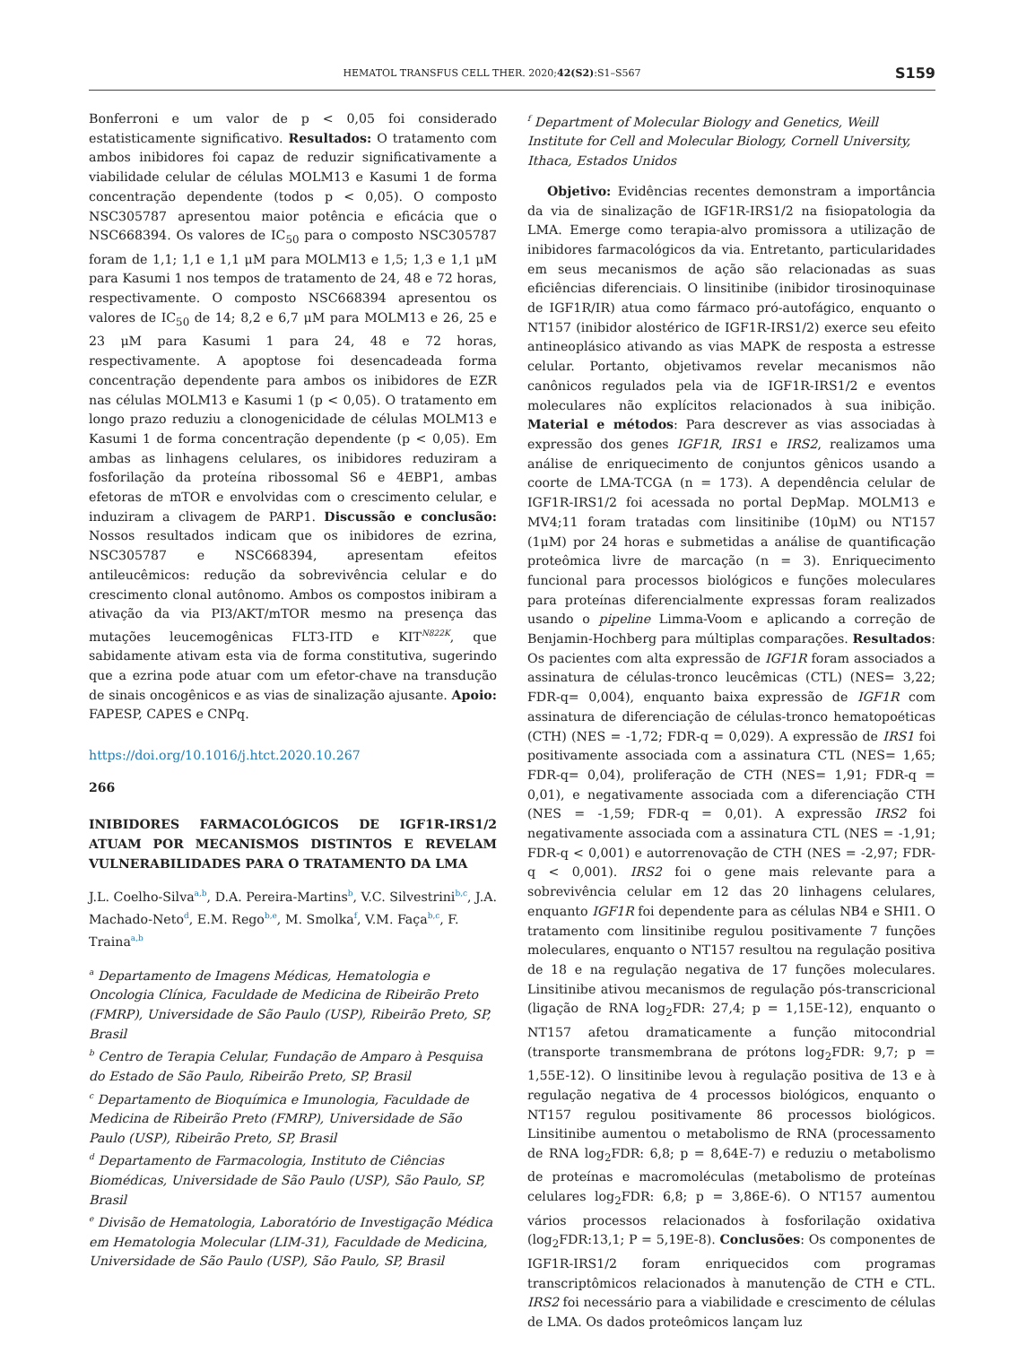HEMATOL TRANSFUS CELL THER. 2020;42(S2):S1–S567 S159
Bonferroni e um valor de p < 0,05 foi considerado estatisticamente significativo. Resultados: O tratamento com ambos inibidores foi capaz de reduzir significativamente a viabilidade celular de células MOLM13 e Kasumi 1 de forma concentração dependente (todos p < 0,05). O composto NSC305787 apresentou maior potência e eficácia que o NSC668394. Os valores de IC<sub>50</sub> para o composto NSC305787 foram de 1,1; 1,1 e 1,1 μM para MOLM13 e 1,5; 1,3 e 1,1 μM para Kasumi 1 nos tempos de tratamento de 24, 48 e 72 horas, respectivamente. O composto NSC668394 apresentou os valores de IC<sub>50</sub> de 14; 8,2 e 6,7 μM para MOLM13 e 26, 25 e 23 μM para Kasumi 1 para 24, 48 e 72 horas, respectivamente. A apoptose foi desencadeada forma concentração dependente para ambos os inibidores de EZR nas células MOLM13 e Kasumi 1 (p < 0,05). O tratamento em longo prazo reduziu a clonogenicidade de células MOLM13 e Kasumi 1 de forma concentração dependente (p < 0,05). Em ambas as linhagens celulares, os inibidores reduziram a fosforilação da proteína ribossomal S6 e 4EBP1, ambas efetoras de mTOR e envolvidas com o crescimento celular, e induziram a clivagem de PARP1. Discussão e conclusão: Nossos resultados indicam que os inibidores de ezrina, NSC305787 e NSC668394, apresentam efeitos antileucêmicos: redução da sobrevivência celular e do crescimento clonal autônomo. Ambos os compostos inibiram a ativação da via PI3/AKT/mTOR mesmo na presença das mutações leucemogênicas FLT3-ITD e KIT<sup>N822K</sup>, que sabidamente ativam esta via de forma constitutiva, sugerindo que a ezrina pode atuar com um efetor-chave na transdução de sinais oncogênicos e as vias de sinalização ajusante. Apoio: FAPESP, CAPES e CNPq.
https://doi.org/10.1016/j.htct.2020.10.267
266
INIBIDORES FARMACOLÓGICOS DE IGF1R-IRS1/2 ATUAM POR MECANISMOS DISTINTOS E REVELAM VULNERABILIDADES PARA O TRATAMENTO DA LMA
J.L. Coelho-Silva<sup>a,b</sup>, D.A. Pereira-Martins<sup>b</sup>, V.C. Silvestrini<sup>b,c</sup>, J.A. Machado-Neto<sup>d</sup>, E.M. Rego<sup>b,e</sup>, M. Smolka<sup>f</sup>, V.M. Faça<sup>b,c</sup>, F. Traina<sup>a,b</sup>
<sup>a</sup> Departamento de Imagens Médicas, Hematologia e Oncologia Clínica, Faculdade de Medicina de Ribeirão Preto (FMRP), Universidade de São Paulo (USP), Ribeirão Preto, SP, Brasil
<sup>b</sup> Centro de Terapia Celular, Fundação de Amparo à Pesquisa do Estado de São Paulo, Ribeirão Preto, SP, Brasil
<sup>c</sup> Departamento de Bioquímica e Imunologia, Faculdade de Medicina de Ribeirão Preto (FMRP), Universidade de São Paulo (USP), Ribeirão Preto, SP, Brasil
<sup>d</sup> Departamento de Farmacologia, Instituto de Ciências Biomédicas, Universidade de São Paulo (USP), São Paulo, SP, Brasil
<sup>e</sup> Divisão de Hematologia, Laboratório de Investigação Médica em Hematologia Molecular (LIM-31), Faculdade de Medicina, Universidade de São Paulo (USP), São Paulo, SP, Brasil
<sup>f</sup> Department of Molecular Biology and Genetics, Weill Institute for Cell and Molecular Biology, Cornell University, Ithaca, Estados Unidos
Objetivo: Evidências recentes demonstram a importância da via de sinalização de IGF1R-IRS1/2 na fisiopatologia da LMA. Emerge como terapia-alvo promissora a utilização de inibidores farmacológicos da via. Entretanto, particularidades em seus mecanismos de ação são relacionadas as suas eficiências diferenciais. O linsitinibe (inibidor tirosinoquinase de IGF1R/IR) atua como fármaco pró-autofágico, enquanto o NT157 (inibidor alostérico de IGF1R-IRS1/2) exerce seu efeito antineoplásico ativando as vias MAPK de resposta a estresse celular. Portanto, objetivamos revelar mecanismos não canônicos regulados pela via de IGF1R-IRS1/2 e eventos moleculares não explícitos relacionados à sua inibição. Material e métodos: Para descrever as vias associadas à expressão dos genes IGF1R, IRS1 e IRS2, realizamos uma análise de enriquecimento de conjuntos gênicos usando a coorte de LMA-TCGA (n = 173). A dependência celular de IGF1R-IRS1/2 foi acessada no portal DepMap. MOLM13 e MV4;11 foram tratadas com linsitinibe (10μM) ou NT157 (1μM) por 24 horas e submetidas a análise de quantificação proteômica livre de marcação (n = 3). Enriquecimento funcional para processos biológicos e funções moleculares para proteínas diferencialmente expressas foram realizados usando o pipeline Limma-Voom e aplicando a correção de Benjamin-Hochberg para múltiplas comparações. Resultados: Os pacientes com alta expressão de IGF1R foram associados a assinatura de células-tronco leucêmicas (CTL) (NES= 3,22; FDR-q= 0,004), enquanto baixa expressão de IGF1R com assinatura de diferenciação de células-tronco hematopoéticas (CTH) (NES = -1,72; FDR-q = 0,029). A expressão de IRS1 foi positivamente associada com a assinatura CTL (NES= 1,65; FDR-q= 0,04), proliferação de CTH (NES= 1,91; FDR-q = 0,01), e negativamente associada com a diferenciação CTH (NES = -1,59; FDR-q = 0,01). A expressão IRS2 foi negativamente associada com a assinatura CTL (NES = -1,91; FDR-q < 0,001) e autorrenovação de CTH (NES = -2,97; FDR-q < 0,001). IRS2 foi o gene mais relevante para a sobrevivência celular em 12 das 20 linhagens celulares, enquanto IGF1R foi dependente para as células NB4 e SHI1. O tratamento com linsitinibe regulou positivamente 7 funções moleculares, enquanto o NT157 resultou na regulação positiva de 18 e na regulação negativa de 17 funções moleculares. Linsitinibe ativou mecanismos de regulação pós-transcricional (ligação de RNA log<sub>2</sub>FDR: 27,4; p = 1,15E-12), enquanto o NT157 afetou dramaticamente a função mitocondrial (transporte transmembrana de prótons log<sub>2</sub>FDR: 9,7; p = 1,55E-12). O linsitinibe levou à regulação positiva de 13 e à regulação negativa de 4 processos biológicos, enquanto o NT157 regulou positivamente 86 processos biológicos. Linsitinibe aumentou o metabolismo de RNA (processamento de RNA log<sub>2</sub>FDR: 6,8; p = 8,64E-7) e reduziu o metabolismo de proteínas e macromoléculas (metabolismo de proteínas celulares log<sub>2</sub>FDR: 6,8; p = 3,86E-6). O NT157 aumentou vários processos relacionados à fosforilação oxidativa (log<sub>2</sub>FDR:13,1; P = 5,19E-8). Conclusões: Os componentes de IGF1R-IRS1/2 foram enriquecidos com programas transcriptômicos relacionados à manutenção de CTH e CTL. IRS2 foi necessário para a viabilidade e crescimento de células de LMA. Os dados proteômicos lançam luz